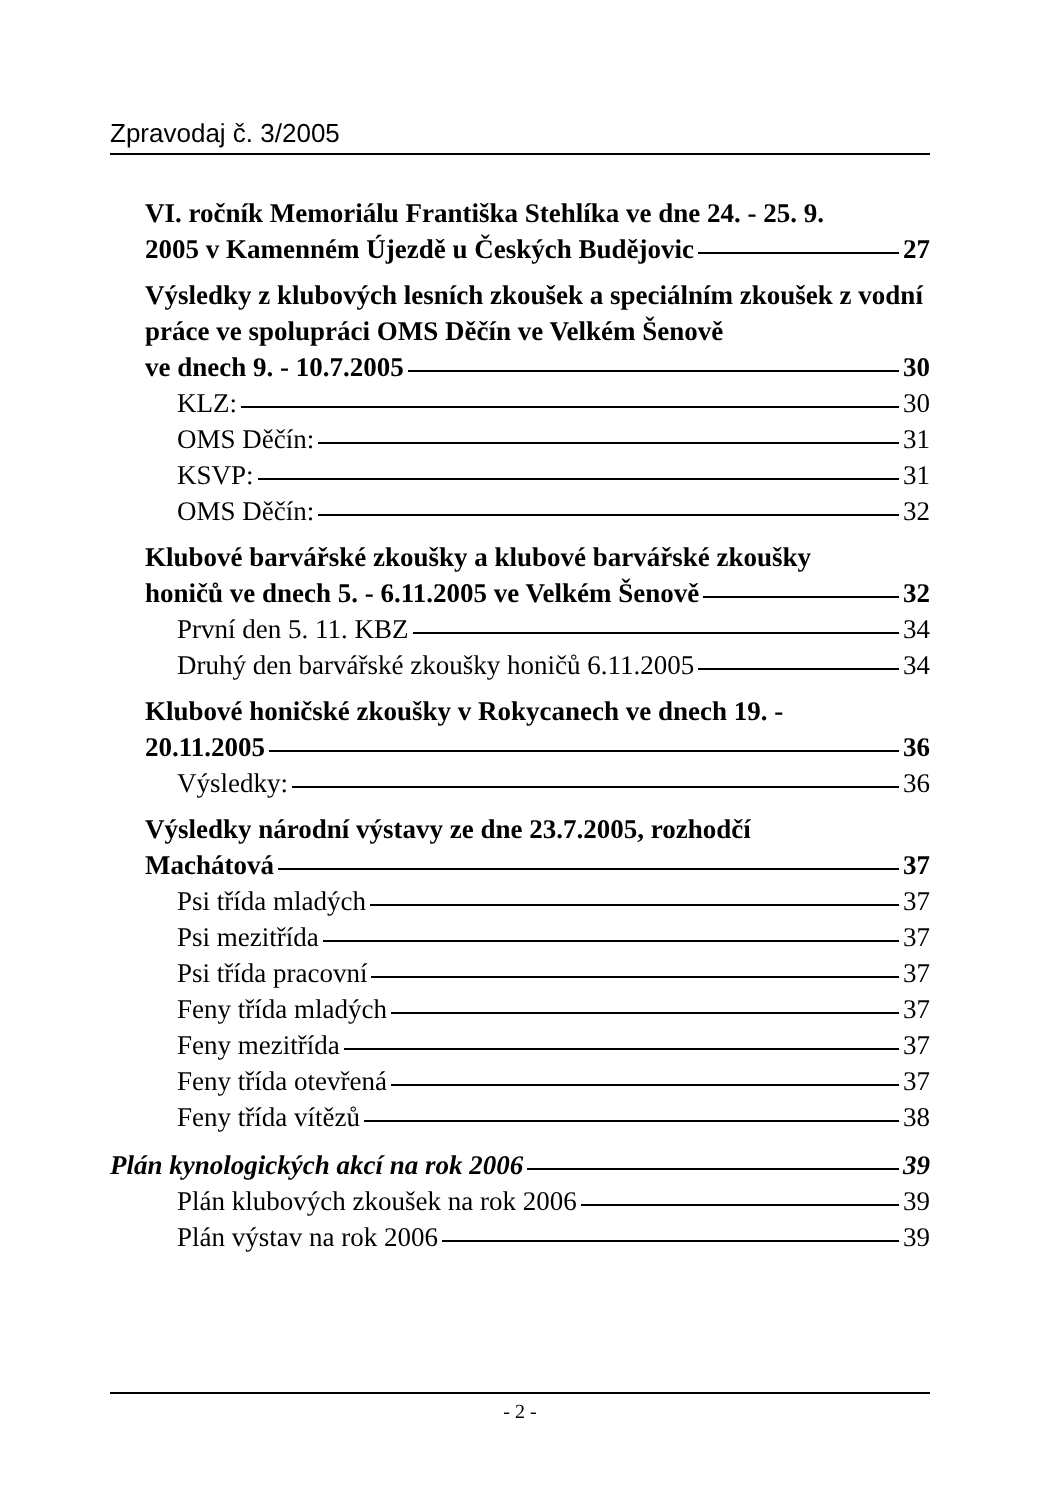Zpravodaj č. 3/2005
VI. ročník Memoriálu Františka Stehlíka ve dne 24. - 25. 9.
2005 v Kamenném Újezdě u Českých Budějovic 27
Výsledky z klubových lesních zkoušek a speciálním zkoušek z vodní práce ve spolupráci OMS Děčín ve Velkém Šenově
ve dnech 9. - 10.7.2005 30
KLZ: 30
OMS Děčín: 31
KSVP: 31
OMS Děčín: 32
Klubové barvářské zkoušky a klubové barvářské zkoušky
honičů ve dnech 5. - 6.11.2005 ve Velkém Šenově 32
První den 5. 11. KBZ 34
Druhý den barvářské zkoušky honičů 6.11.2005 34
Klubové honičské zkoušky v Rokycanech ve dnech 19. -
20.11.2005 36
Výsledky: 36
Výsledky národní výstavy ze dne 23.7.2005, rozhodčí
Machátová 37
Psi třída mladých 37
Psi mezitřída 37
Psi třída pracovní 37
Feny třída mladých 37
Feny mezitřída 37
Feny třída otevřená 37
Feny třída vítězů 38
Plán kynologických akcí na rok 2006 39
Plán klubových zkoušek na rok 2006 39
Plán výstav na rok 2006 39
- 2 -